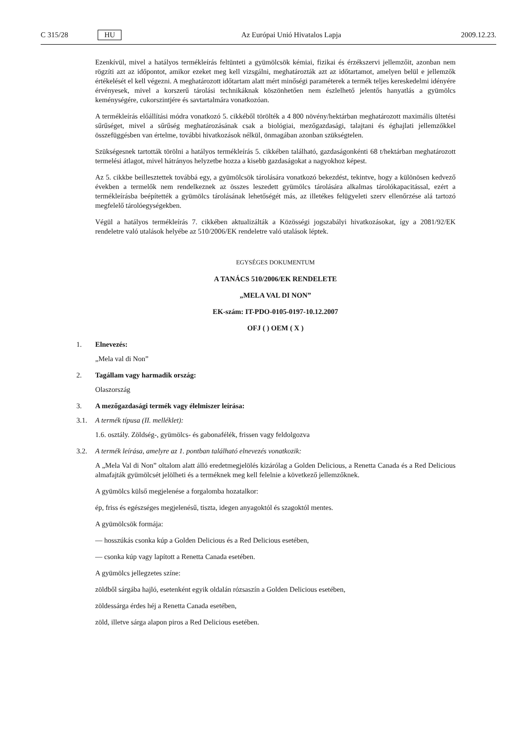C 315/28 HU Az Európai Unió Hivatalos Lapja 2009.12.23.
Ezenkívül, mivel a hatályos termékleírás feltünteti a gyümölcsök kémiai, fizikai és érzékszervi jellemzőit, azonban nem rögzíti azt az időpontot, amikor ezeket meg kell vizsgálni, meghatározták azt az időtartamot, amelyen belül e jellemzők értékelését el kell végezni. A meghatározott időtartam alatt mért minőségi paraméterek a termék teljes kereskedelmi idényére érvényesek, mivel a korszerű tárolási technikáknak köszönhetően nem észlelhető jelentős hanyatlás a gyümölcs keménységére, cukorszintjére és savtartalmára vonatkozóan.
A termékleírás előállítási módra vonatkozó 5. cikkéből törölték a 4 800 növény/hektárban meghatározott maximális ültetési sűrűséget, mivel a sűrűség meghatározásának csak a biológiai, mezőgazdasági, talajtani és éghajlati jellemzőkkel összefüggésben van értelme, további hivatkozások nélkül, önmagában azonban szükségtelen.
Szükségesnek tartották törölni a hatályos termékleírás 5. cikkében található, gazdaságonkénti 68 t/hektárban meghatározott termelési átlagot, mivel hátrányos helyzetbe hozza a kisebb gazdaságokat a nagyokhoz képest.
Az 5. cikkbe beillesztettek továbbá egy, a gyümölcsök tárolására vonatkozó bekezdést, tekintve, hogy a különösen kedvező években a termelők nem rendelkeznek az összes leszedett gyümölcs tárolására alkalmas tárolókapacitással, ezért a termékleírásba beépítették a gyümölcs tárolásának lehetőségét más, az illetékes felügyeleti szerv ellenőrzése alá tartozó megfelelő tárolóegységekben.
Végül a hatályos termékleírás 7. cikkében aktualizálták a Közösségi jogszabályi hivatkozásokat, így a 2081/92/EK rendeletre való utalások helyébe az 510/2006/EK rendeletre való utalások léptek.
EGYSÉGES DOKUMENTUM
A TANÁCS 510/2006/EK RENDELETE
„MELA VAL DI NON”
EK-szám: IT-PDO-0105-0197-10.12.2007
OFJ ( ) OEM ( X )
1. Elnevezés:
„Mela val di Non”
2. Tagállam vagy harmadik ország:
Olaszország
3. A mezőgazdasági termék vagy élelmiszer leírása:
3.1. A termék típusa (II. melléklet):
1.6. osztály. Zöldség-, gyümölcs- és gabonafélék, frissen vagy feldolgozva
3.2. A termék leírása, amelyre az 1. pontban található elnevezés vonatkozik:
A „Mela Val di Non” oltalom alatt álló eredetmegjelölés kizárólag a Golden Delicious, a Renetta Canada és a Red Delicious almafajták gyümölcsét jelölheti és a terméknek meg kell felelnie a következő jellemzőknek.
A gyümölcs külső megjelenése a forgalomba hozatalkor:
ép, friss és egészséges megjelenésű, tiszta, idegen anyagoktól és szagoktól mentes.
A gyümölcsök formája:
— hosszúkás csonka kúp a Golden Delicious és a Red Delicious esetében,
— csonka kúp vagy lapított a Renetta Canada esetében.
A gyümölcs jellegzetes színe:
zöldből sárgába hajló, esetenként egyik oldalán rózsaszín a Golden Delicious esetében,
zöldessárga érdes héj a Renetta Canada esetében,
zöld, illetve sárga alapon piros a Red Delicious esetében.